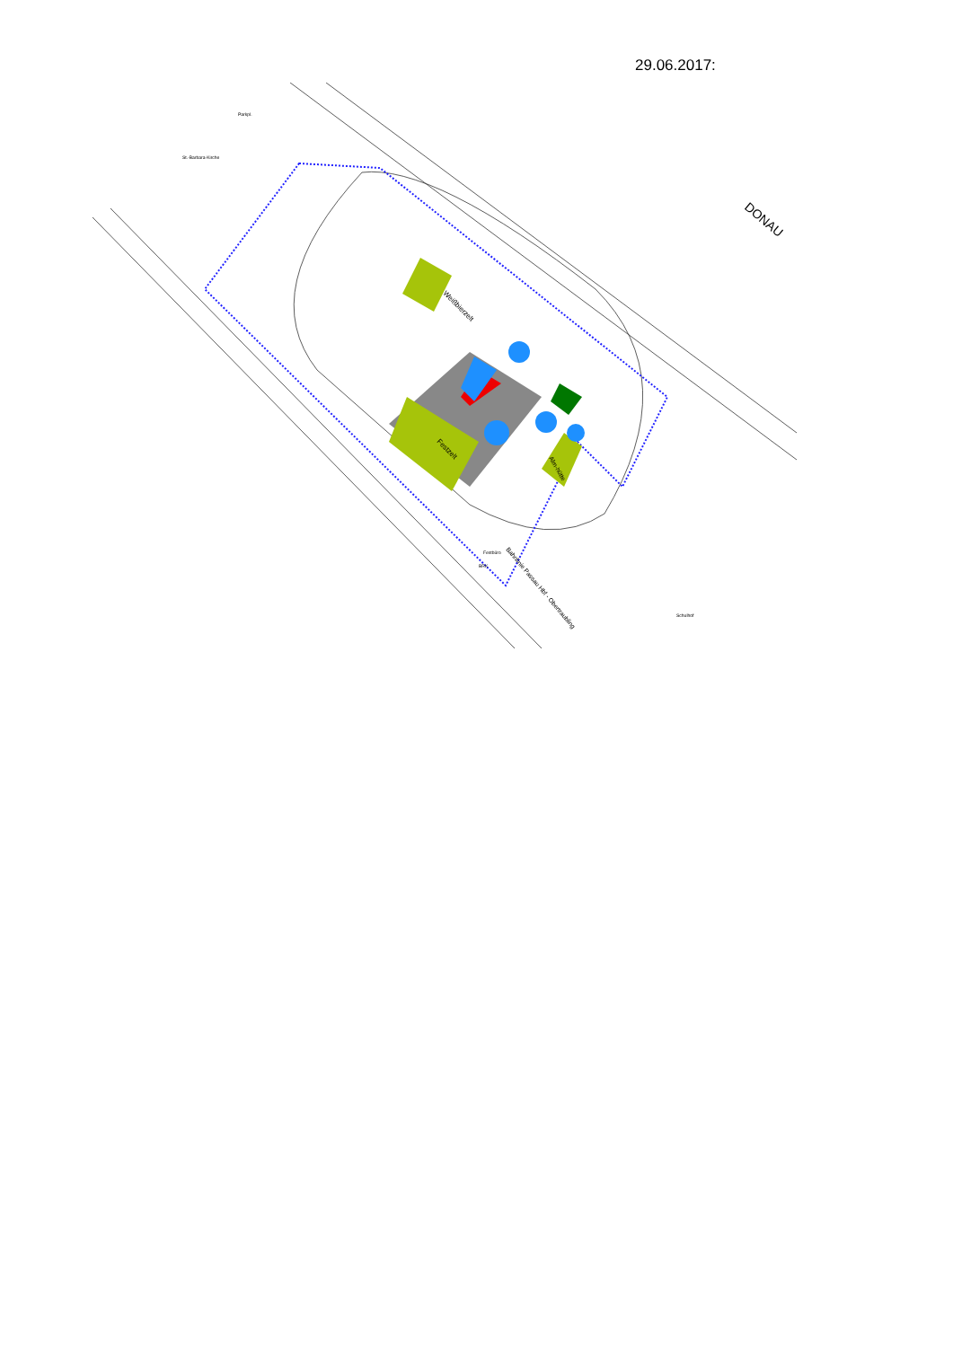29.06.2017:
Weißbierzelt
Festzelt
Alm-hütte
DONAU
St.-Barbara-Kirche
Parkpl.
Festbüro
BRK
Schulhof
Bahnlinie Passau Hbf - Obertraubling